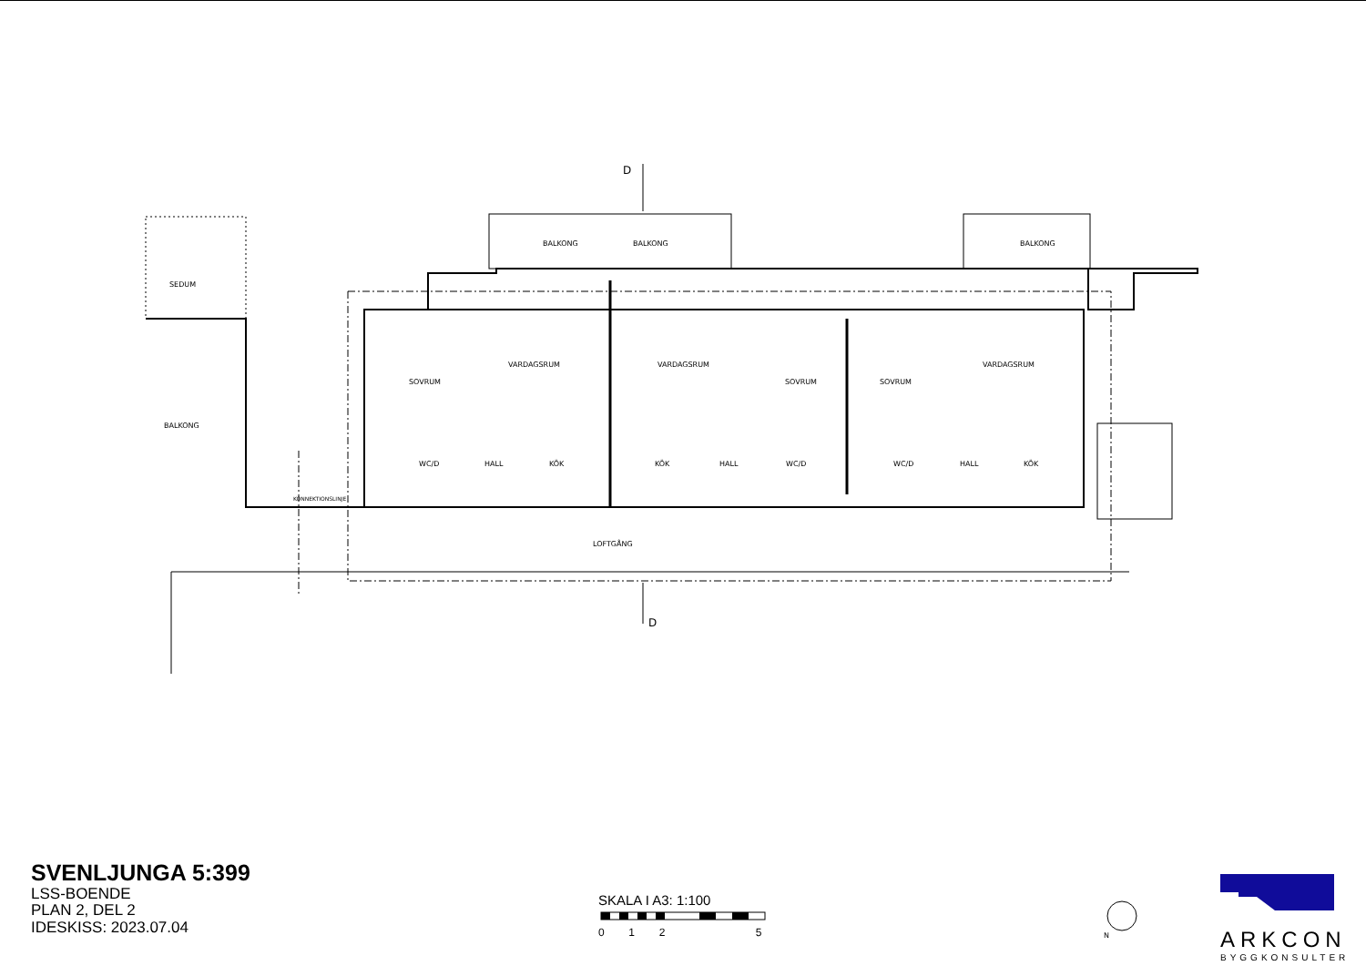BALKONG
BALKONG
BALKONG
VARDAGSRUM
VARDAGSRUM
VARDAGSRUM
SOVRUM
SOVRUM
SOVRUM
WC/D
WC/D
WC/D
HALL
HALL
HALL
KÖK
KÖK
KÖK
LOFTGÅNG
SEDUM
BALKONG
KONNEKTIONSLINJE
D
D
N
SVENLJUNGA 5:399
LSS-BOENDE
PLAN 2, DEL 2
IDESKISS: 2023.07.04
SKALA I A3: 1:100
0 1 2 5
ARKCON
BYGGKONSULTER